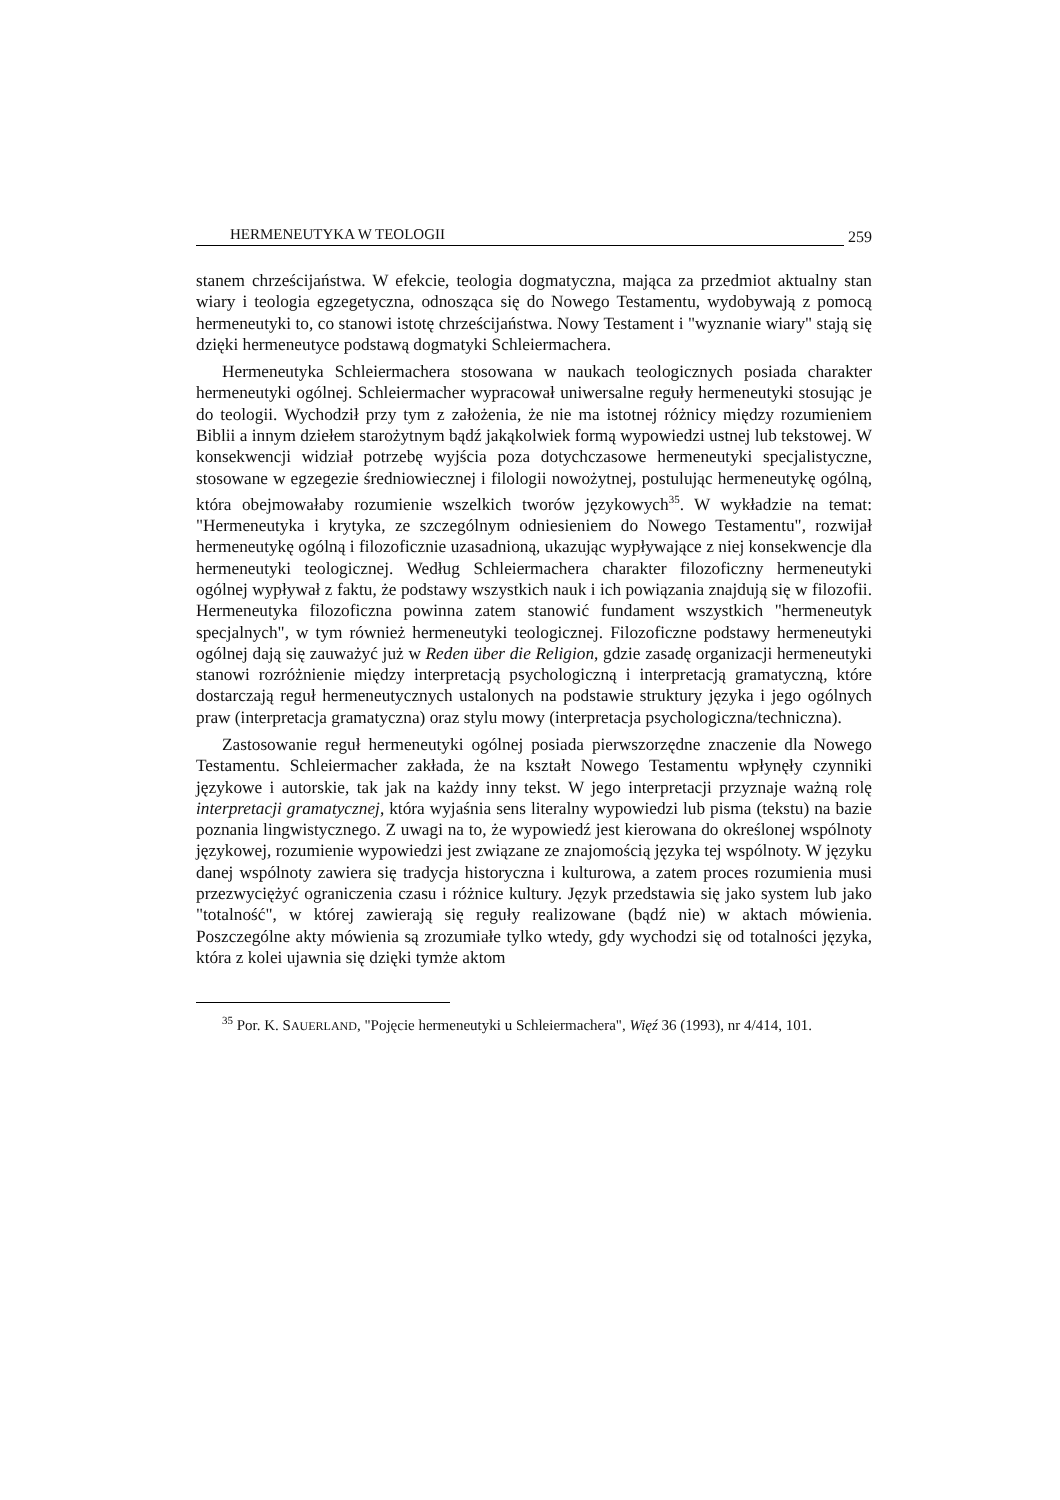HERMENEUTYKA W TEOLOGII 259
stanem chrześcijaństwa. W efekcie, teologia dogmatyczna, mająca za przedmiot aktualny stan wiary i teologia egzegetyczna, odnosząca się do Nowego Testamentu, wydobywają z pomocą hermeneutyki to, co stanowi istotę chrześcijaństwa. Nowy Testament i "wyznanie wiary" stają się dzięki hermeneutyce podstawą dogmatyki Schleiermachera.
Hermeneutyka Schleiermachera stosowana w naukach teologicznych posiada charakter hermeneutyki ogólnej. Schleiermacher wypracował uniwersalne reguły hermeneutyki stosując je do teologii. Wychodził przy tym z założenia, że nie ma istotnej różnicy między rozumieniem Biblii a innym dziełem starożytnym bądź jakąkolwiek formą wypowiedzi ustnej lub tekstowej. W konsekwencji widział potrzebę wyjścia poza dotychczasowe hermeneutyki specjalistyczne, stosowane w egzegezie średniowiecznej i filologii nowożytnej, postulując hermeneutykę ogólną, która obejmowałaby rozumienie wszelkich tworów językowych<sup>35</sup>. W wykładzie na temat: "Hermeneutyka i krytyka, ze szczególnym odniesieniem do Nowego Testamentu", rozwijał hermeneutykę ogólną i filozoficznie uzasadnioną, ukazując wypływające z niej konsekwencje dla hermeneutyki teologicznej. Według Schleiermachera charakter filozoficzny hermeneutyki ogólnej wypływał z faktu, że podstawy wszystkich nauk i ich powiązania znajdują się w filozofii. Hermeneutyka filozoficzna powinna zatem stanowić fundament wszystkich "hermeneutyk specjalnych", w tym również hermeneutyki teologicznej. Filozoficzne podstawy hermeneutyki ogólnej dają się zauważyć już w Reden über die Religion, gdzie zasadę organizacji hermeneutyki stanowi rozróżnienie między interpretacją psychologiczną i interpretacją gramatyczną, które dostarczają reguł hermeneutycznych ustalonych na podstawie struktury języka i jego ogólnych praw (interpretacja gramatyczna) oraz stylu mowy (interpretacja psychologiczna/techniczna).
Zastosowanie reguł hermeneutyki ogólnej posiada pierwszorzędne znaczenie dla Nowego Testamentu. Schleiermacher zakłada, że na kształt Nowego Testamentu wpłynęły czynniki językowe i autorskie, tak jak na każdy inny tekst. W jego interpretacji przyznaje ważną rolę interpretacji gramatycznej, która wyjaśnia sens literalny wypowiedzi lub pisma (tekstu) na bazie poznania lingwistycznego. Z uwagi na to, że wypowiedź jest kierowana do określonej wspólnoty językowej, rozumienie wypowiedzi jest związane ze znajomością języka tej wspólnoty. W języku danej wspólnoty zawiera się tradycja historyczna i kulturowa, a zatem proces rozumienia musi przezwyciężyć ograniczenia czasu i różnice kultury. Język przedstawia się jako system lub jako "totalność", w której zawierają się reguły realizowane (bądź nie) w aktach mówienia. Poszczególne akty mówienia są zrozumiałe tylko wtedy, gdy wychodzi się od totalności języka, która z kolei ujawnia się dzięki tymże aktom
<sup>35</sup> Por. K. SAUERLAND, "Pojęcie hermeneutyki u Schleiermachera", Więź 36 (1993), nr 4/414, 101.